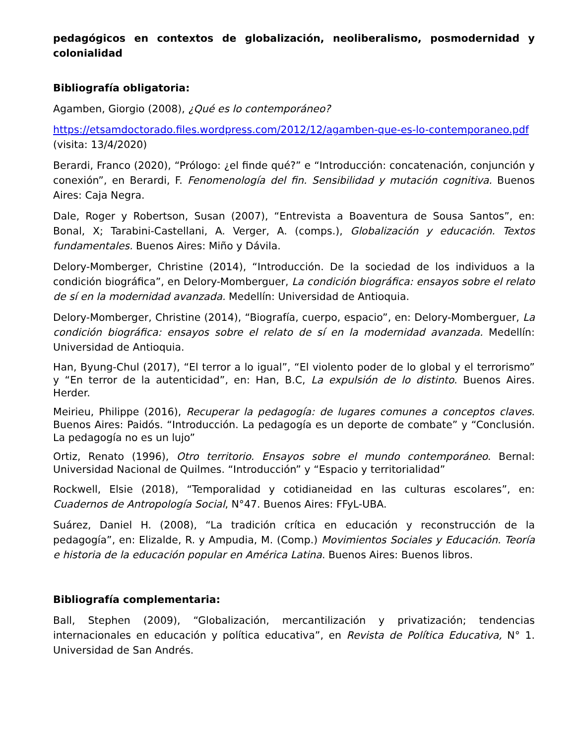pedagógicos en contextos de globalización, neoliberalismo, posmodernidad y colonialidad
Bibliografía obligatoria:
Agamben, Giorgio (2008), ¿Qué es lo contemporáneo?
https://etsamdoctorado.files.wordpress.com/2012/12/agamben-que-es-lo-contemporaneo.pdf (visita: 13/4/2020)
Berardi, Franco (2020), “Prólogo: ¿el finde qué?” e “Introducción: concatenación, conjunción y conexión”, en Berardi, F. Fenomenología del fin. Sensibilidad y mutación cognitiva. Buenos Aires: Caja Negra.
Dale, Roger y Robertson, Susan (2007), “Entrevista a Boaventura de Sousa Santos”, en: Bonal, X; Tarabini-Castellani, A. Verger, A. (comps.), Globalización y educación. Textos fundamentales. Buenos Aires: Miño y Dávila.
Delory-Momberger, Christine (2014), “Introducción. De la sociedad de los individuos a la condición biográfica”, en Delory-Momberguer, La condición biográfica: ensayos sobre el relato de sí en la modernidad avanzada. Medellín: Universidad de Antioquia.
Delory-Momberger, Christine (2014), “Biografía, cuerpo, espacio”, en: Delory-Momberguer, La condición biográfica: ensayos sobre el relato de sí en la modernidad avanzada. Medellín: Universidad de Antioquia.
Han, Byung-Chul (2017), “El terror a lo igual”, “El violento poder de lo global y el terrorismo” y “En terror de la autenticidad”, en: Han, B.C, La expulsión de lo distinto. Buenos Aires. Herder.
Meirieu, Philippe (2016), Recuperar la pedagogía: de lugares comunes a conceptos claves. Buenos Aires: Paidós. “Introducción. La pedagogía es un deporte de combate” y “Conclusión. La pedagogía no es un lujo”
Ortiz, Renato (1996), Otro territorio. Ensayos sobre el mundo contemporáneo. Bernal: Universidad Nacional de Quilmes. “Introducción” y “Espacio y territorialidad”
Rockwell, Elsie (2018), “Temporalidad y cotidianeidad en las culturas escolares”, en: Cuadernos de Antropología Social, N°47. Buenos Aires: FFyL-UBA.
Suárez, Daniel H. (2008), “La tradición crítica en educación y reconstrucción de la pedagogía”, en: Elizalde, R. y Ampudia, M. (Comp.) Movimientos Sociales y Educación. Teoría e historia de la educación popular en América Latina. Buenos Aires: Buenos libros.
Bibliografía complementaria:
Ball, Stephen (2009), “Globalización, mercantilización y privatización; tendencias internacionales en educación y política educativa”, en Revista de Política Educativa, N° 1. Universidad de San Andrés.